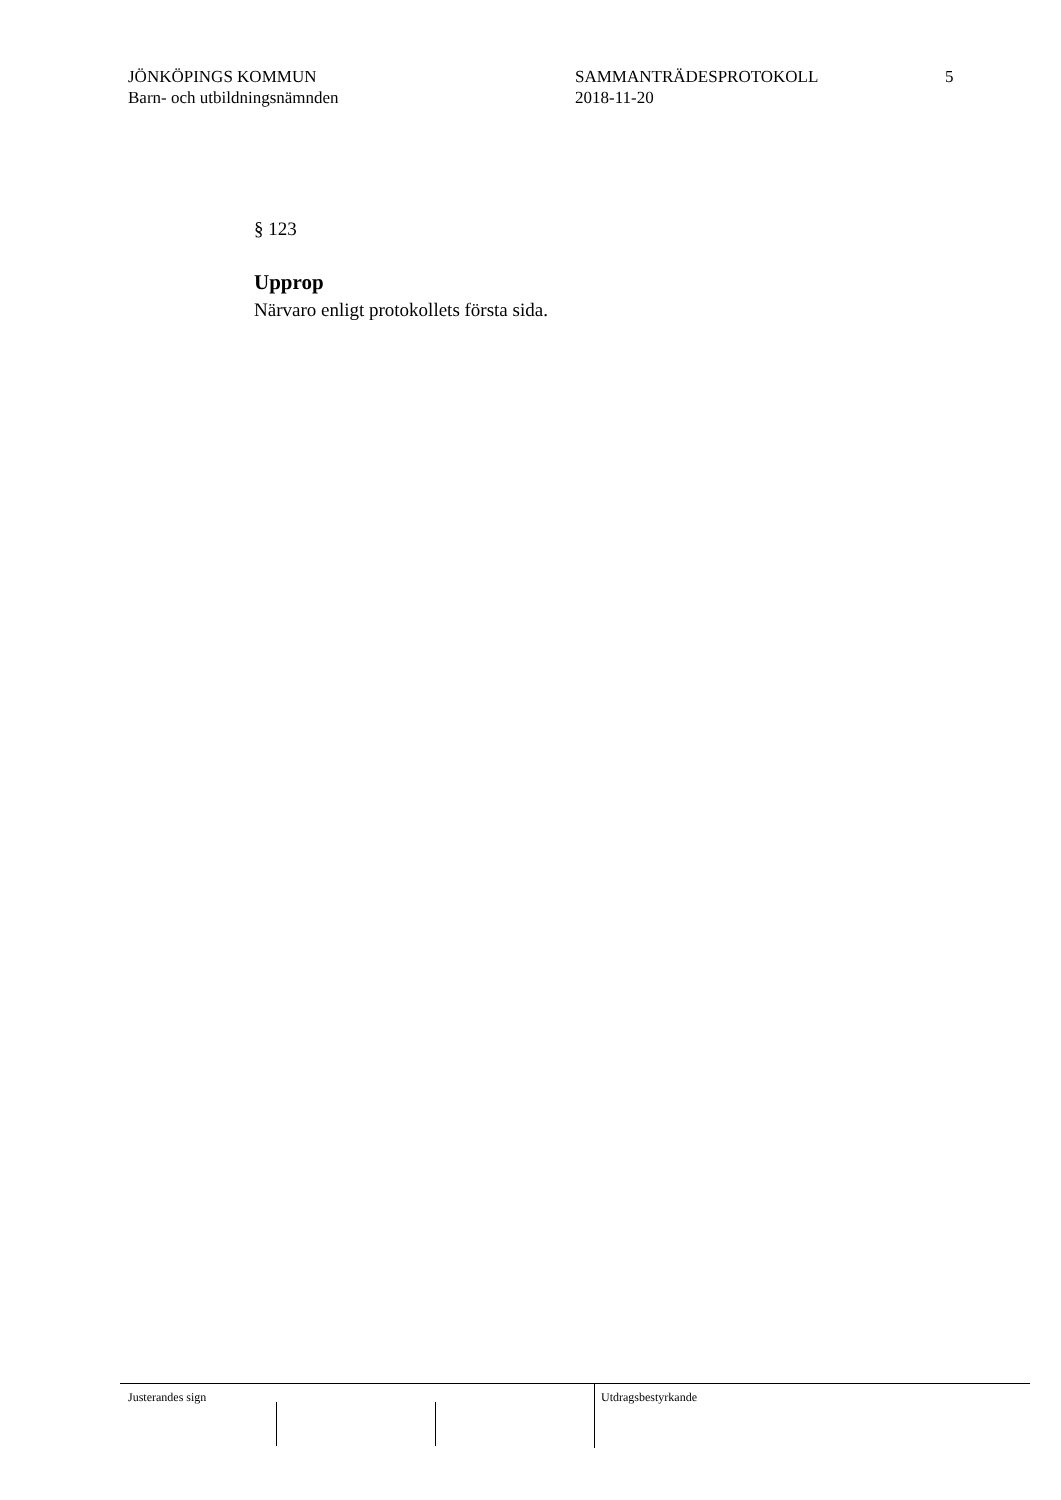JÖNKÖPINGS KOMMUN
Barn- och utbildningsnämnden
SAMMANTRÄDESPROTOKOLL
2018-11-20
5
§ 123
Upprop
Närvaro enligt protokollets första sida.
Justerandes sign Utdragsbestyrkande